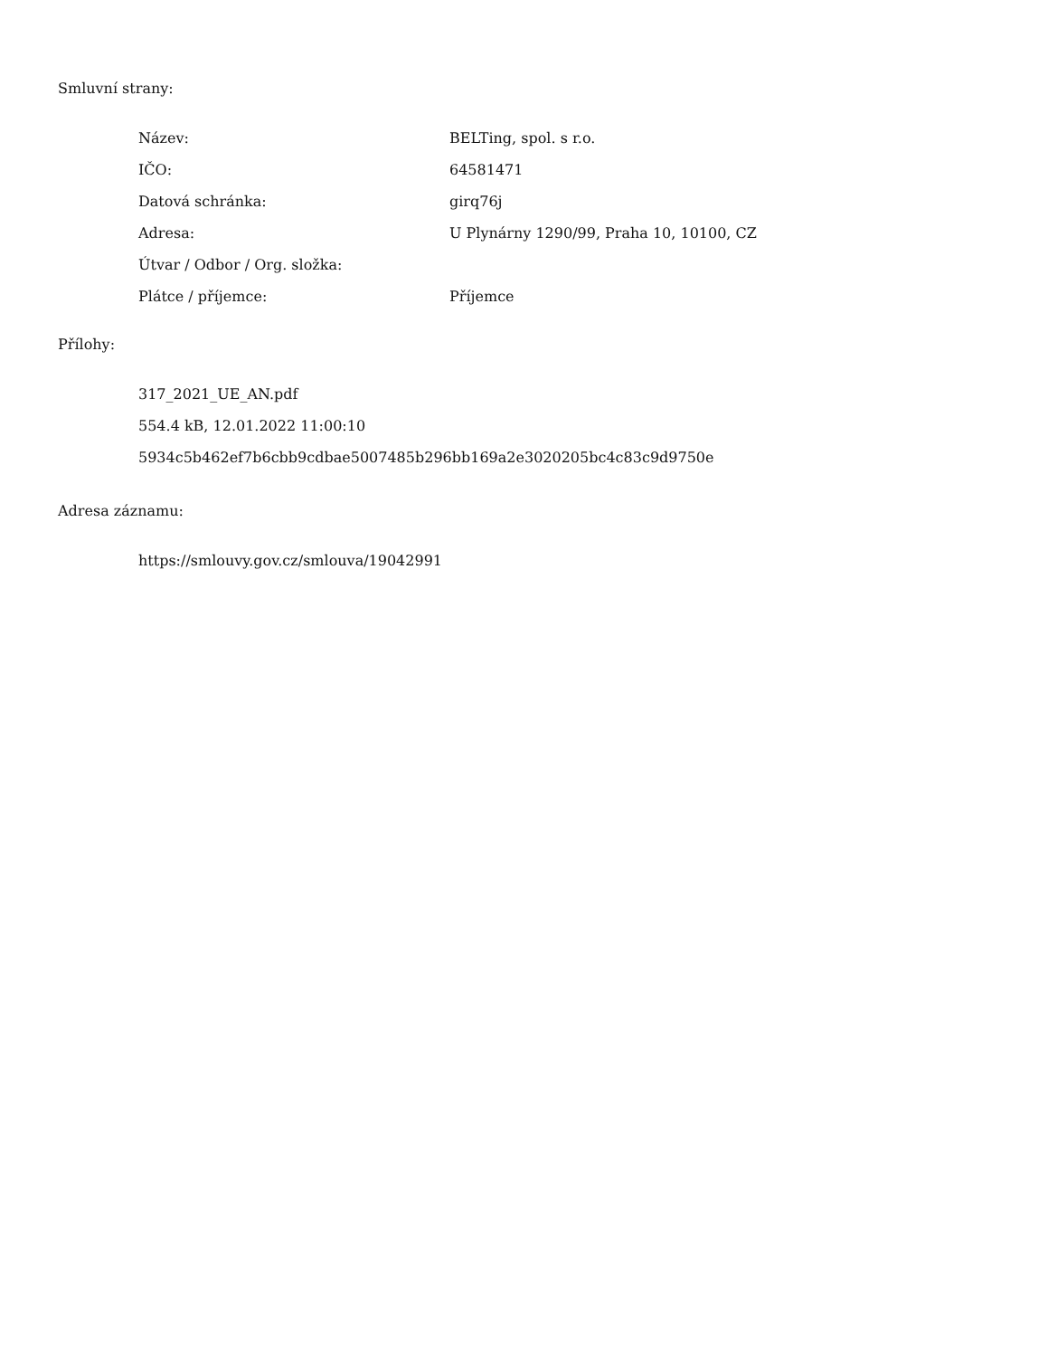Smluvní strany:
| Název: | BELTing, spol. s r.o. |
| IČO: | 64581471 |
| Datová schránka: | girq76j |
| Adresa: | U Plynárny 1290/99, Praha 10, 10100, CZ |
| Útvar / Odbor / Org. složka: | |
| Plátce / příjemce: | Příjemce |
Přílohy:
317_2021_UE_AN.pdf
554.4 kB, 12.01.2022 11:00:10
5934c5b462ef7b6cbb9cdbae5007485b296bb169a2e3020205bc4c83c9d9750e
Adresa záznamu:
https://smlouvy.gov.cz/smlouva/19042991